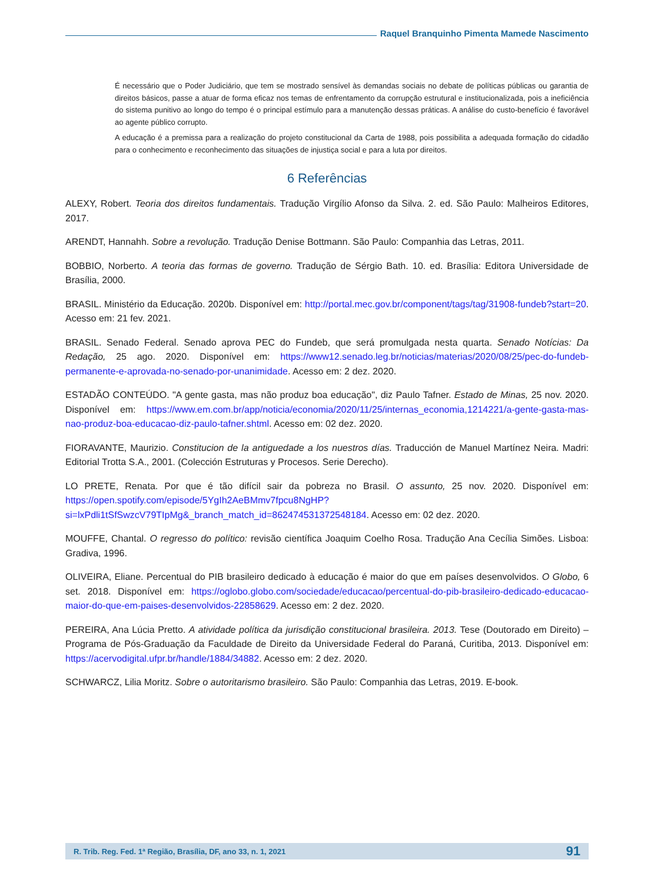Raquel Branquinho Pimenta Mamede Nascimento
É necessário que o Poder Judiciário, que tem se mostrado sensível às demandas sociais no debate de políticas públicas ou garantia de direitos básicos, passe a atuar de forma eficaz nos temas de enfrentamento da corrupção estrutural e institucionalizada, pois a ineficiência do sistema punitivo ao longo do tempo é o principal estímulo para a manutenção dessas práticas. A análise do custo-benefício é favorável ao agente público corrupto.
A educação é a premissa para a realização do projeto constitucional da Carta de 1988, pois possibilita a adequada formação do cidadão para o conhecimento e reconhecimento das situações de injustiça social e para a luta por direitos.
6 Referências
ALEXY, Robert. Teoria dos direitos fundamentais. Tradução Virgílio Afonso da Silva. 2. ed. São Paulo: Malheiros Editores, 2017.
ARENDT, Hannahh. Sobre a revolução. Tradução Denise Bottmann. São Paulo: Companhia das Letras, 2011.
BOBBIO, Norberto. A teoria das formas de governo. Tradução de Sérgio Bath. 10. ed. Brasília: Editora Universidade de Brasília, 2000.
BRASIL. Ministério da Educação. 2020b. Disponível em: http://portal.mec.gov.br/component/tags/tag/31908-fundeb?start=20. Acesso em: 21 fev. 2021.
BRASIL. Senado Federal. Senado aprova PEC do Fundeb, que será promulgada nesta quarta. Senado Notícias: Da Redação, 25 ago. 2020. Disponível em: https://www12.senado.leg.br/noticias/materias/2020/08/25/pec-do-fundeb-permanente-e-aprovada-no-senado-por-unanimidade. Acesso em: 2 dez. 2020.
ESTADÃO CONTEÚDO. "A gente gasta, mas não produz boa educação", diz Paulo Tafner. Estado de Minas, 25 nov. 2020. Disponível em: https://www.em.com.br/app/noticia/economia/2020/11/25/internas_economia,1214221/a-gente-gasta-mas-nao-produz-boa-educacao-diz-paulo-tafner.shtml. Acesso em: 02 dez. 2020.
FIORAVANTE, Maurizio. Constitucion de la antiguedade a los nuestros días. Traducción de Manuel Martínez Neira. Madri: Editorial Trotta S.A., 2001. (Colección Estruturas y Procesos. Serie Derecho).
LO PRETE, Renata. Por que é tão difícil sair da pobreza no Brasil. O assunto, 25 nov. 2020. Disponível em: https://open.spotify.com/episode/5YgIh2AeBMmv7fpcu8NgHP?si=lxPdli1tSfSwzcV79TIpMg&_branch_match_id=862474531372548184. Acesso em: 02 dez. 2020.
MOUFFE, Chantal. O regresso do político: revisão científica Joaquim Coelho Rosa. Tradução Ana Cecília Simões. Lisboa: Gradiva, 1996.
OLIVEIRA, Eliane. Percentual do PIB brasileiro dedicado à educação é maior do que em países desenvolvidos. O Globo, 6 set. 2018. Disponível em: https://oglobo.globo.com/sociedade/educacao/percentual-do-pib-brasileiro-dedicado-educacao-maior-do-que-em-paises-desenvolvidos-22858629. Acesso em: 2 dez. 2020.
PEREIRA, Ana Lúcia Pretto. A atividade política da jurisdição constitucional brasileira. 2013. Tese (Doutorado em Direito) – Programa de Pós-Graduação da Faculdade de Direito da Universidade Federal do Paraná, Curitiba, 2013. Disponível em: https://acervodigital.ufpr.br/handle/1884/34882. Acesso em: 2 dez. 2020.
SCHWARCZ, Lilia Moritz. Sobre o autoritarismo brasileiro. São Paulo: Companhia das Letras, 2019. E-book.
R. Trib. Reg. Fed. 1ª Região, Brasília, DF, ano 33, n. 1, 2021 91